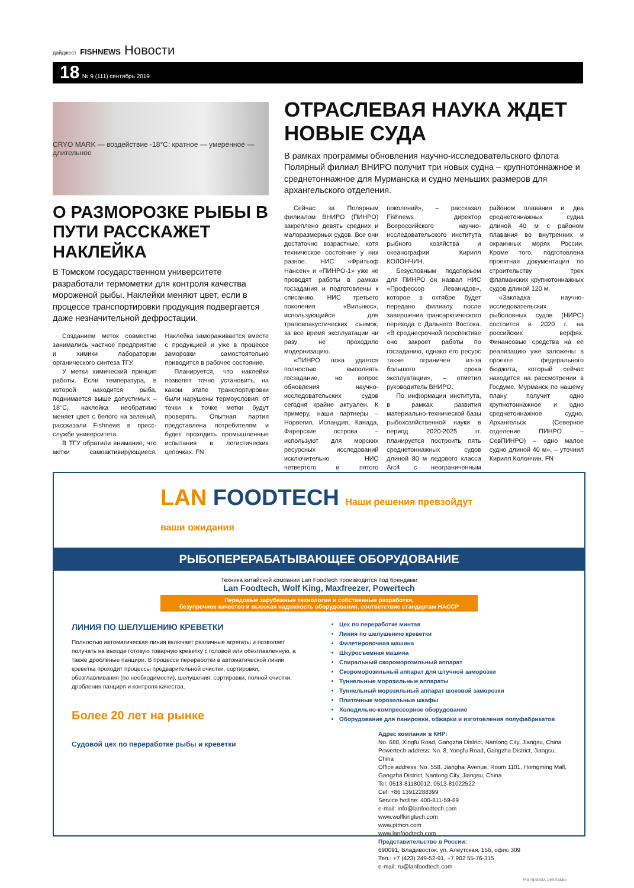дайджест FISHNEWS Новости
18 № 9 (111) сентябрь 2019
CRYO MARK — воздействие -18°C: кратное — умеренное — длительное
О РАЗМОРОЗКЕ РЫБЫ В ПУТИ РАССКАЖЕТ НАКЛЕЙКА
В Томском государственном университете разработали термометки для контроля качества мороженой рыбы. Наклейки меняют цвет, если в процессе транспортировки продукция подвергается даже незначительной дефростации.
Созданием меток совместно занимались частное предприятие и химики лаборатории органического синтеза ТГУ.
У метки химический принцип работы. Если температура, в которой находится рыба, поднимается выше допустимых –18°С, наклейка необратимо меняет цвет с белого на зеленый, рассказали Fishnews в пресс-службе университета.
В ТГУ обратили внимание, что метки самоактивирующиеся. Наклейка замораживается вместе с продукцией и уже в процессе заморозки самостоятельно приводится в рабочее состояние.
Планируется, что наклейки позволят точно установить, на каком этапе транспортировки были нарушены термоусловия: от точки к точке метки будут проверять. Опытная партия представлена потребителям и будет проходить промышленные испытания в логистических цепочках. FN
ОТРАСЛЕВАЯ НАУКА ЖДЕТ НОВЫЕ СУДА
В рамках программы обновления научно-исследовательского флота Полярный филиал ВНИРО получит три новых судна – крупнотоннажное и среднетоннажное для Мурманска и судно меньших размеров для архангельского отделения.
Сейчас за Полярным филиалом ВНИРО (ПИНРО) закреплено девять средних и малоразмерных судов. Все они достаточно возрастные, хотя техническое состояние у них разное. НИС «Фритьоф Нансен» и «ПИНРО-1» уже не проводят работы в рамках госзадания и подготовлены к списанию. НИС третьего поколения «Вильнюс», использующийся для траловоакустических съемок, за все время эксплуатации ни разу не проходило модернизацию.
«ПИНРО пока удается полностью выполнять госзадание, но вопрос обновления научно-исследовательских судов сегодня крайне актуален. К примеру, наши партнеры – Норвегия, Исландия, Канада, Фарерские острова – используют для морских ресурсных исследований исключительно НИС четвертого и пятого поколений», – рассказал Fishnews директор Всероссийского научно-исследовательского института рыбного хозяйства и океанографии Кирилл КОЛОНЧИН.
Безусловным подспорьем для ПИНРО он назвал НИС «Профессор Леванидов», которое в октябре будет передано филиалу после завершения трансарктического перехода с Дальнего Востока. «В среднесрочной перспективе оно закроет работы по госзаданию, однако его ресурс также ограничен из-за большого срока эксплуатации», – отметил руководитель ВНИРО.
По информации института, в рамках развития материально-технической базы рыбохозяйственной науки в период 2020-2025 гг. планируется построить пять среднетоннажных судов длиной 80 м ледового класса Arc4 с неограниченным районом плавания и два среднетоннажных судна длиной 40 м с районом плавания во внутренних и окраинных морях России. Кроме того, подготовлена проектная документация по строительству трех флагманских крупнотоннажных судов длиной 120 м.
«Закладка научно-исследовательских рыболовных судов (НИРС) состоится в 2020 г. на российских верфях. Финансовые средства на ее реализацию уже заложены в проекте федерального бюджета, который сейчас находится на рассмотрении в Госдуме. Мурманск по нашему плану получит одно крупнотоннажное и одно среднетоннажное судно, Архангельск (Северное отделение ПИНРО – СевПИНРО) – одно малое судно длиной 40 м», – уточнил Кирилл Колончин. FN
LAN FOODTECH Наши решения превзойдут ваши ожидания
РЫБОПЕРЕРАБАТЫВАЮЩЕЕ ОБОРУДОВАНИЕ
Техника китайской компании Lan Foodtech производится под брендами
Lan Foodtech, Wolf King, Maxfreezer, Powertech
Передовые зарубежные технологии и собственные разработки,
безупречное качество и высокая надежность оборудования, соответствие стандартам HACCP
ЛИНИЯ ПО ШЕЛУШЕНИЮ КРЕВЕТКИ
Полностью автоматическая линия включает различные агрегаты и позволяет получать на выходе готовую товарную креветку с головой или обезглавленную, а также дробленые панцири. В процессе переработки в автоматической линии креветка проходит процессы предварительной очистки, сортировки, обезглавливания (по необходимости), шелушения, сортировки, полной очистки, дробления панциря и контроля качества.
Более 20 лет на рынке
Судовой цех по переработке рыбы и креветки
Цех по переработке минтая
Линия по шелушению креветки
Филетировочная машина
Шкуросъемная машина
Спиральный скороморозильный аппарат
Скороморозильный аппарат для штучной заморозки
Туннельные морозильные аппараты
Туннельный морозильный аппарат шоковой заморозки
Плиточные морозильные шкафы
Холодильно-компрессорное оборудование
Оборудование для панировки, обжарки и изготовления полуфабрикатов
Адрес компании в КНР:
No. 688, Xingfu Road, Gangzha District, Nantong City, Jiangsu, China
Powertech address: No. 8, Yongfu Road, Gangzha District, Jiangsu, China
Office address: No. 558, Jianghai Avenue, Room 1101, Homgming Mall, Gangzha District, Nantong City, Jiangsu, China
Tel: 0513-81180012, 0513-81022522
Cel: +86 13912288399
Service hotline: 400-811-59-89
e-mail: info@lanfoodtech.com
www.wolfkingtech.com
www.ptmcn.com
www.lanfoodtech.com
Представительство в России:
690091, Владивосток, ул. Алеутская, 15б, офис 309
Тел.: +7 (423) 249-52-91, +7 902 55-76-315
e-mail: ru@lanfoodtech.com
На правах рекламы